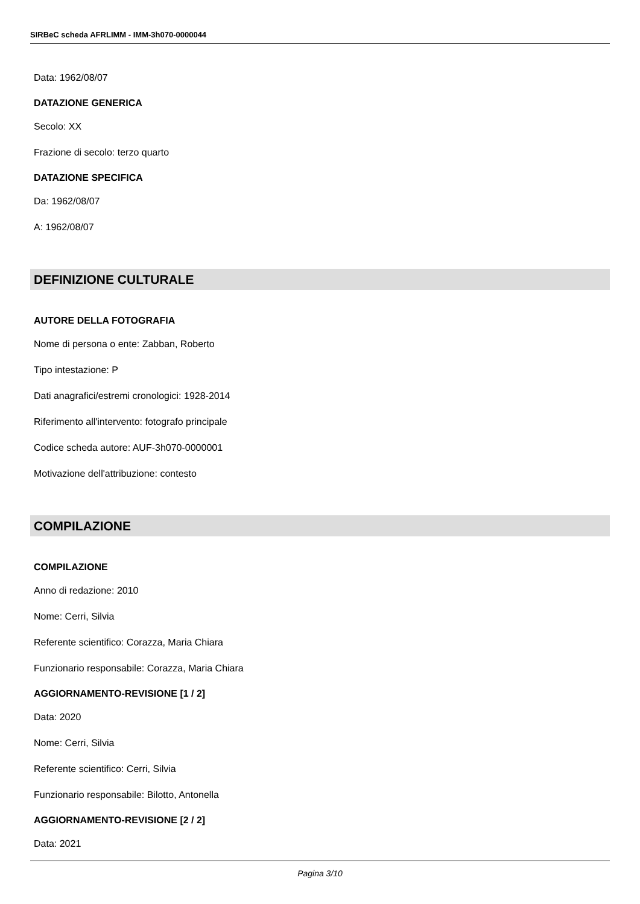SIRBeC scheda AFRLIMM - IMM-3h070-0000044
Data: 1962/08/07
DATAZIONE GENERICA
Secolo: XX
Frazione di secolo: terzo quarto
DATAZIONE SPECIFICA
Da: 1962/08/07
A: 1962/08/07
DEFINIZIONE CULTURALE
AUTORE DELLA FOTOGRAFIA
Nome di persona o ente: Zabban, Roberto
Tipo intestazione: P
Dati anagrafici/estremi cronologici: 1928-2014
Riferimento all'intervento: fotografo principale
Codice scheda autore: AUF-3h070-0000001
Motivazione dell'attribuzione: contesto
COMPILAZIONE
COMPILAZIONE
Anno di redazione: 2010
Nome: Cerri, Silvia
Referente scientifico: Corazza, Maria Chiara
Funzionario responsabile: Corazza, Maria Chiara
AGGIORNAMENTO-REVISIONE [1 / 2]
Data: 2020
Nome: Cerri, Silvia
Referente scientifico: Cerri, Silvia
Funzionario responsabile: Bilotto, Antonella
AGGIORNAMENTO-REVISIONE [2 / 2]
Data: 2021
Pagina 3/10